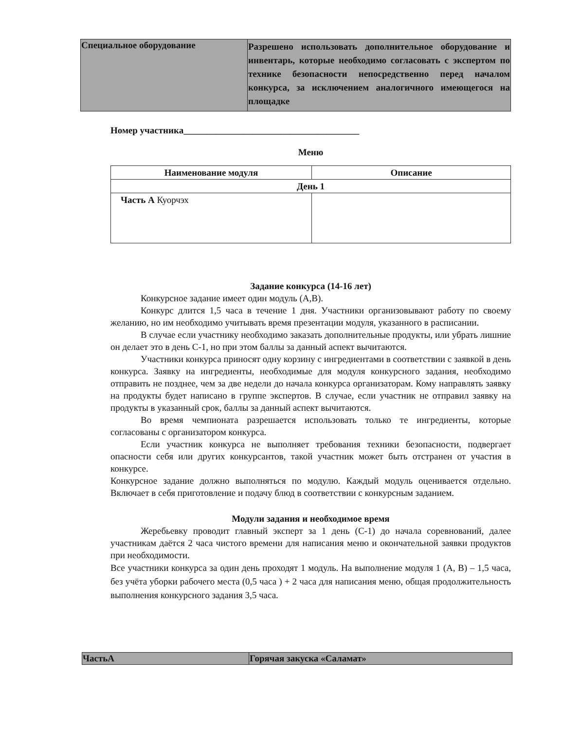| Специальное оборудование | Разрешено использовать дополнительное оборудование и инвентарь, которые необходимо согласовать с экспертом по технике безопасности непосредственно перед началом конкурса, за исключением аналогичного имеющегося на площадке |
Номер участника______________________________________
Меню
| Наименование модуля | Описание |
| --- | --- |
| День 1 | |
| Часть А Куорчэх | |
Задание конкурса (14-16 лет)
Конкурсное задание имеет один модуль (А,В).
Конкурс длится 1,5 часа в течение 1 дня. Участники организовывают работу по своему желанию, но им необходимо учитывать время презентации модуля, указанного в расписании.
В случае если участнику необходимо заказать дополнительные продукты, или убрать лишние он делает это в день С-1, но при этом баллы за данный аспект вычитаются.
Участники конкурса приносят одну корзину с ингредиентами в соответствии с заявкой в день конкурса. Заявку на ингредиенты, необходимые для модуля конкурсного задания, необходимо отправить не позднее, чем за две недели до начала конкурса организаторам. Кому направлять заявку на продукты будет написано в группе экспертов. В случае, если участник не отправил заявку на продукты в указанный срок, баллы за данный аспект вычитаются.
Во время чемпионата разрешается использовать только те ингредиенты, которые согласованы с организатором конкурса.
Если участник конкурса не выполняет требования техники безопасности, подвергает опасности себя или других конкурсантов, такой участник может быть отстранен от участия в конкурсе.
Конкурсное задание должно выполняться по модулю. Каждый модуль оценивается отдельно. Включает в себя приготовление и подачу блюд в соответствии с конкурсным заданием.
Модули задания и необходимое время
Жеребьевку проводит главный эксперт за 1 день (С-1) до начала соревнований, далее участникам даётся 2 часа чистого времени для написания меню и окончательной заявки продуктов при необходимости.
Все участники конкурса за один день проходят 1 модуль. На выполнение модуля 1 (А, В) – 1,5 часа, без учёта уборки рабочего места (0,5 часа ) + 2 часа для написания меню, общая продолжительность выполнения конкурсного задания 3,5 часа.
| ЧастьА | Горячая закуска «Саламат» |